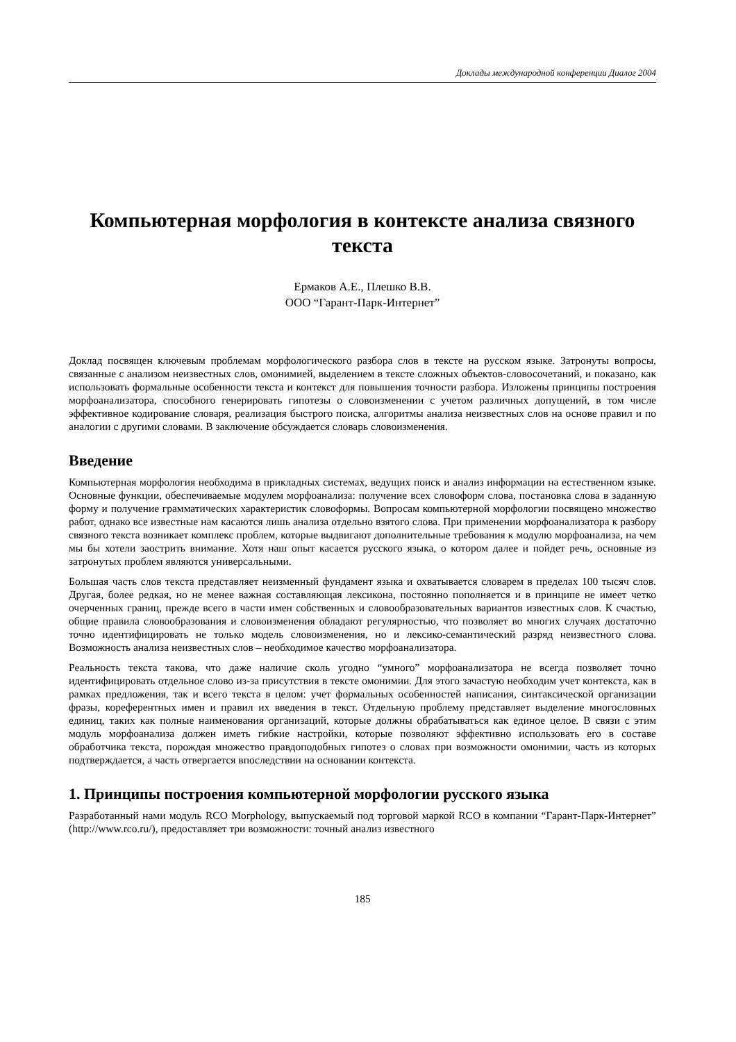Доклады международной конференции Диалог 2004
Компьютерная морфология в контексте анализа связного текста
Ермаков А.Е., Плешко В.В.
ООО “Гарант-Парк-Интернет”
Доклад посвящен ключевым проблемам морфологического разбора слов в тексте на русском языке. Затронуты вопросы, связанные с анализом неизвестных слов, омонимией, выделением в тексте сложных объектов-словосочетаний, и показано, как использовать формальные особенности текста и контекст для повышения точности разбора. Изложены принципы построения морфоанализатора, способного генерировать гипотезы о словоизменении с учетом различных допущений, в том числе эффективное кодирование словаря, реализация быстрого поиска, алгоритмы анализа неизвестных слов на основе правил и по аналогии с другими словами. В заключение обсуждается словарь словоизменения.
Введение
Компьютерная морфология необходима в прикладных системах, ведущих поиск и анализ информации на естественном языке. Основные функции, обеспечиваемые модулем морфоанализа: получение всех словоформ слова, постановка слова в заданную форму и получение грамматических характеристик словоформы. Вопросам компьютерной морфологии посвящено множество работ, однако все известные нам касаются лишь анализа отдельно взятого слова. При применении морфоанализатора к разбору связного текста возникает комплекс проблем, которые выдвигают дополнительные требования к модулю морфоанализа, на чем мы бы хотели заострить внимание. Хотя наш опыт касается русского языка, о котором далее и пойдет речь, основные из затронутых проблем являются универсальными.
Большая часть слов текста представляет неизменный фундамент языка и охватывается словарем в пределах 100 тысяч слов. Другая, более редкая, но не менее важная составляющая лексикона, постоянно пополняется и в принципе не имеет четко очерченных границ, прежде всего в части имен собственных и словообразовательных вариантов известных слов. К счастью, общие правила словообразования и словоизменения обладают регулярностью, что позволяет во многих случаях достаточно точно идентифицировать не только модель словоизменения, но и лексико-семантический разряд неизвестного слова. Возможность анализа неизвестных слов – необходимое качество морфоанализатора.
Реальность текста такова, что даже наличие сколь угодно “умного” морфоанализатора не всегда позволяет точно идентифицировать отдельное слово из-за присутствия в тексте омонимии. Для этого зачастую необходим учет контекста, как в рамках предложения, так и всего текста в целом: учет формальных особенностей написания, синтаксической организации фразы, кореферентных имен и правил их введения в текст. Отдельную проблему представляет выделение многословных единиц, таких как полные наименования организаций, которые должны обрабатываться как единое целое. В связи с этим модуль морфоанализа должен иметь гибкие настройки, которые позволяют эффективно использовать его в составе обработчика текста, порождая множество правдоподобных гипотез о словах при возможности омонимии, часть из которых подтверждается, а часть отвергается впоследствии на основании контекста.
1. Принципы построения компьютерной морфологии русского языка
Разработанный нами модуль RCO Morphology, выпускаемый под торговой маркой RCO в компании “Гарант-Парк-Интернет” (http://www.rco.ru/), предоставляет три возможности: точный анализ известного
185